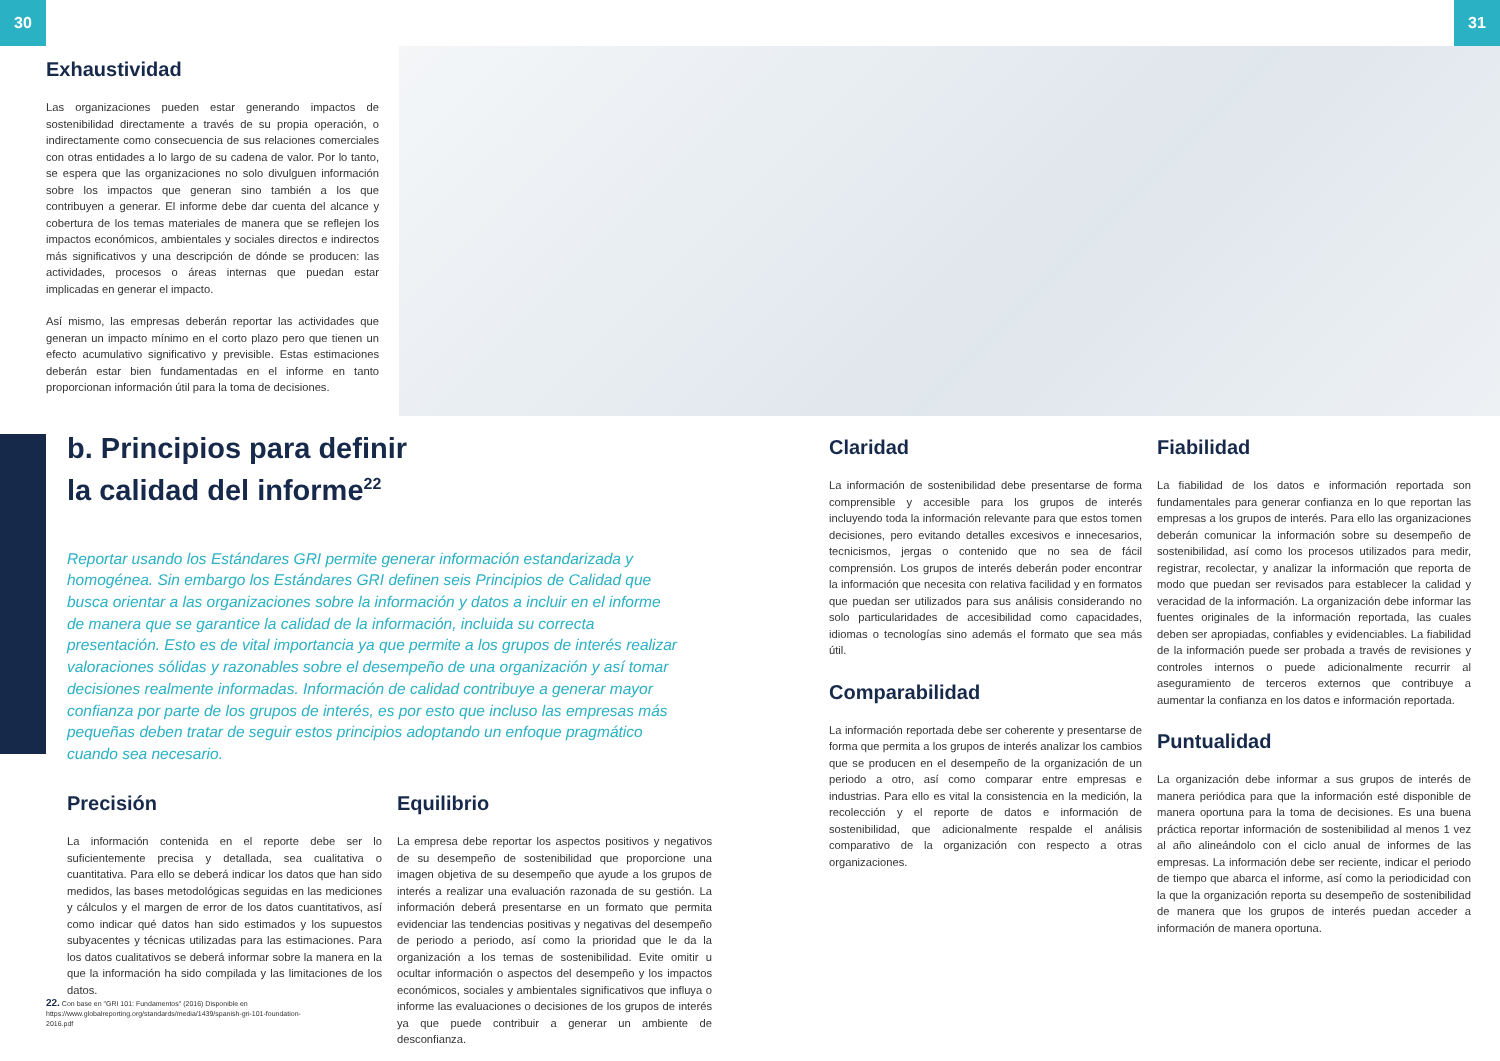30 31
Exhaustividad
Las organizaciones pueden estar generando impactos de sostenibilidad directamente a través de su propia operación, o indirectamente como consecuencia de sus relaciones comerciales con otras entidades a lo largo de su cadena de valor. Por lo tanto, se espera que las organizaciones no solo divulguen información sobre los impactos que generan sino también a los que contribuyen a generar. El informe debe dar cuenta del alcance y cobertura de los temas materiales de manera que se reflejen los impactos económicos, ambientales y sociales directos e indirectos más significativos y una descripción de dónde se producen: las actividades, procesos o áreas internas que puedan estar implicadas en generar el impacto.
Así mismo, las empresas deberán reportar las actividades que generan un impacto mínimo en el corto plazo pero que tienen un efecto acumulativo significativo y previsible. Estas estimaciones deberán estar bien fundamentadas en el informe en tanto proporcionan información útil para la toma de decisiones.
b. Principios para definir
la calidad del informe<sup>22</sup>
Reportar usando los Estándares GRI permite generar información estandarizada y homogénea. Sin embargo los Estándares GRI definen seis Principios de Calidad que busca orientar a las organizaciones sobre la información y datos a incluir en el informe de manera que se garantice la calidad de la información, incluida su correcta presentación. Esto es de vital importancia ya que permite a los grupos de interés realizar valoraciones sólidas y razonables sobre el desempeño de una organización y así tomar decisiones realmente informadas. Información de calidad contribuye a generar mayor confianza por parte de los grupos de interés, es por esto que incluso las empresas más pequeñas deben tratar de seguir estos principios adoptando un enfoque pragmático cuando sea necesario.
Precisión
La información contenida en el reporte debe ser lo suficientemente precisa y detallada, sea cualitativa o cuantitativa. Para ello se deberá indicar los datos que han sido medidos, las bases metodológicas seguidas en las mediciones y cálculos y el margen de error de los datos cuantitativos, así como indicar qué datos han sido estimados y los supuestos subyacentes y técnicas utilizadas para las estimaciones. Para los datos cualitativos se deberá informar sobre la manera en la que la información ha sido compilada y las limitaciones de los datos.
22. Con base en "GRI 101: Fundamentos" (2016) Disponible en https://www.globalreporting.org/standards/media/1439/spanish-gri-101-foundation-2016.pdf
Equilibrio
La empresa debe reportar los aspectos positivos y negativos de su desempeño de sostenibilidad que proporcione una imagen objetiva de su desempeño que ayude a los grupos de interés a realizar una evaluación razonada de su gestión. La información deberá presentarse en un formato que permita evidenciar las tendencias positivas y negativas del desempeño de periodo a periodo, así como la prioridad que le da la organización a los temas de sostenibilidad. Evite omitir u ocultar información o aspectos del desempeño y los impactos económicos, sociales y ambientales significativos que influya o informe las evaluaciones o decisiones de los grupos de interés ya que puede contribuir a generar un ambiente de desconfianza.
Claridad
La información de sostenibilidad debe presentarse de forma comprensible y accesible para los grupos de interés incluyendo toda la información relevante para que estos tomen decisiones, pero evitando detalles excesivos e innecesarios, tecnicismos, jergas o contenido que no sea de fácil comprensión. Los grupos de interés deberán poder encontrar la información que necesita con relativa facilidad y en formatos que puedan ser utilizados para sus análisis considerando no solo particularidades de accesibilidad como capacidades, idiomas o tecnologías sino además el formato que sea más útil.
Comparabilidad
La información reportada debe ser coherente y presentarse de forma que permita a los grupos de interés analizar los cambios que se producen en el desempeño de la organización de un periodo a otro, así como comparar entre empresas e industrias. Para ello es vital la consistencia en la medición, la recolección y el reporte de datos e información de sostenibilidad, que adicionalmente respalde el análisis comparativo de la organización con respecto a otras organizaciones.
Fiabilidad
La fiabilidad de los datos e información reportada son fundamentales para generar confianza en lo que reportan las empresas a los grupos de interés. Para ello las organizaciones deberán comunicar la información sobre su desempeño de sostenibilidad, así como los procesos utilizados para medir, registrar, recolectar, y analizar la información que reporta de modo que puedan ser revisados para establecer la calidad y veracidad de la información. La organización debe informar las fuentes originales de la información reportada, las cuales deben ser apropiadas, confiables y evidenciables. La fiabilidad de la información puede ser probada a través de revisiones y controles internos o puede adicionalmente recurrir al aseguramiento de terceros externos que contribuye a aumentar la confianza en los datos e información reportada.
Puntualidad
La organización debe informar a sus grupos de interés de manera periódica para que la información esté disponible de manera oportuna para la toma de decisiones. Es una buena práctica reportar información de sostenibilidad al menos 1 vez al año alineándolo con el ciclo anual de informes de las empresas. La información debe ser reciente, indicar el periodo de tiempo que abarca el informe, así como la periodicidad con la que la organización reporta su desempeño de sostenibilidad de manera que los grupos de interés puedan acceder a información de manera oportuna.